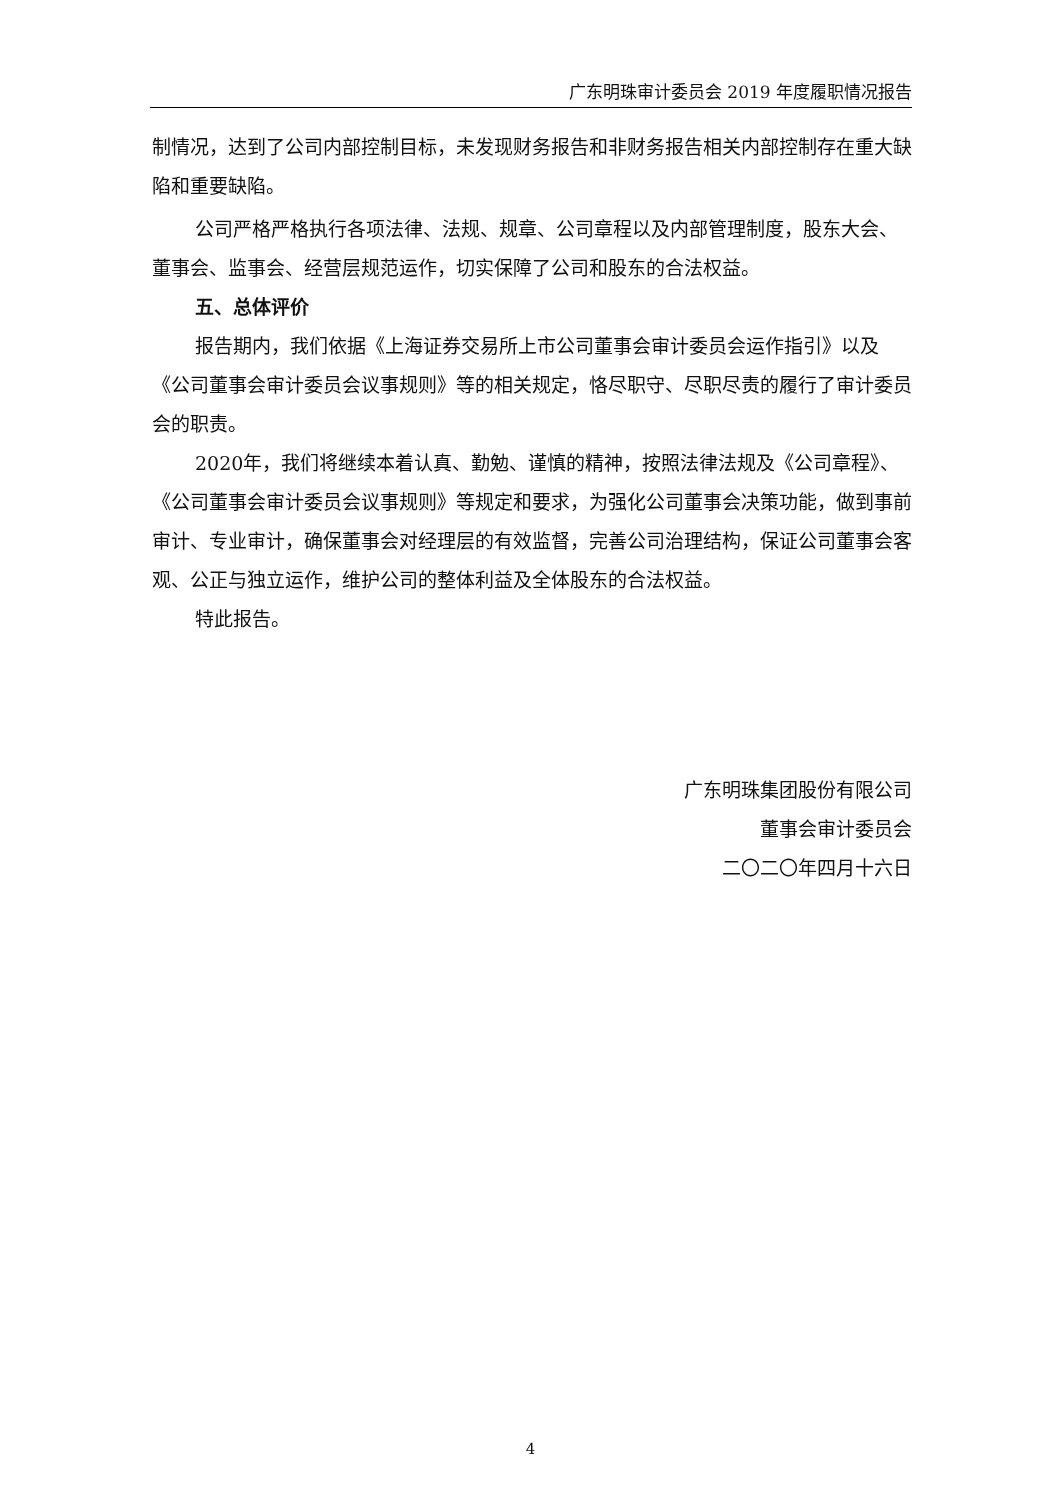广东明珠审计委员会 2019 年度履职情况报告
制情况，达到了公司内部控制目标，未发现财务报告和非财务报告相关内部控制存在重大缺陷和重要缺陷。
公司严格严格执行各项法律、法规、规章、公司章程以及内部管理制度，股东大会、董事会、监事会、经营层规范运作，切实保障了公司和股东的合法权益。
五、总体评价
报告期内，我们依据《上海证券交易所上市公司董事会审计委员会运作指引》以及《公司董事会审计委员会议事规则》等的相关规定，恪尽职守、尽职尽责的履行了审计委员会的职责。
2020年，我们将继续本着认真、勤勉、谨慎的精神，按照法律法规及《公司章程》、《公司董事会审计委员会议事规则》等规定和要求，为强化公司董事会决策功能，做到事前审计、专业审计，确保董事会对经理层的有效监督，完善公司治理结构，保证公司董事会客观、公正与独立运作，维护公司的整体利益及全体股东的合法权益。
特此报告。
广东明珠集团股份有限公司
董事会审计委员会
二〇二〇年四月十六日
4